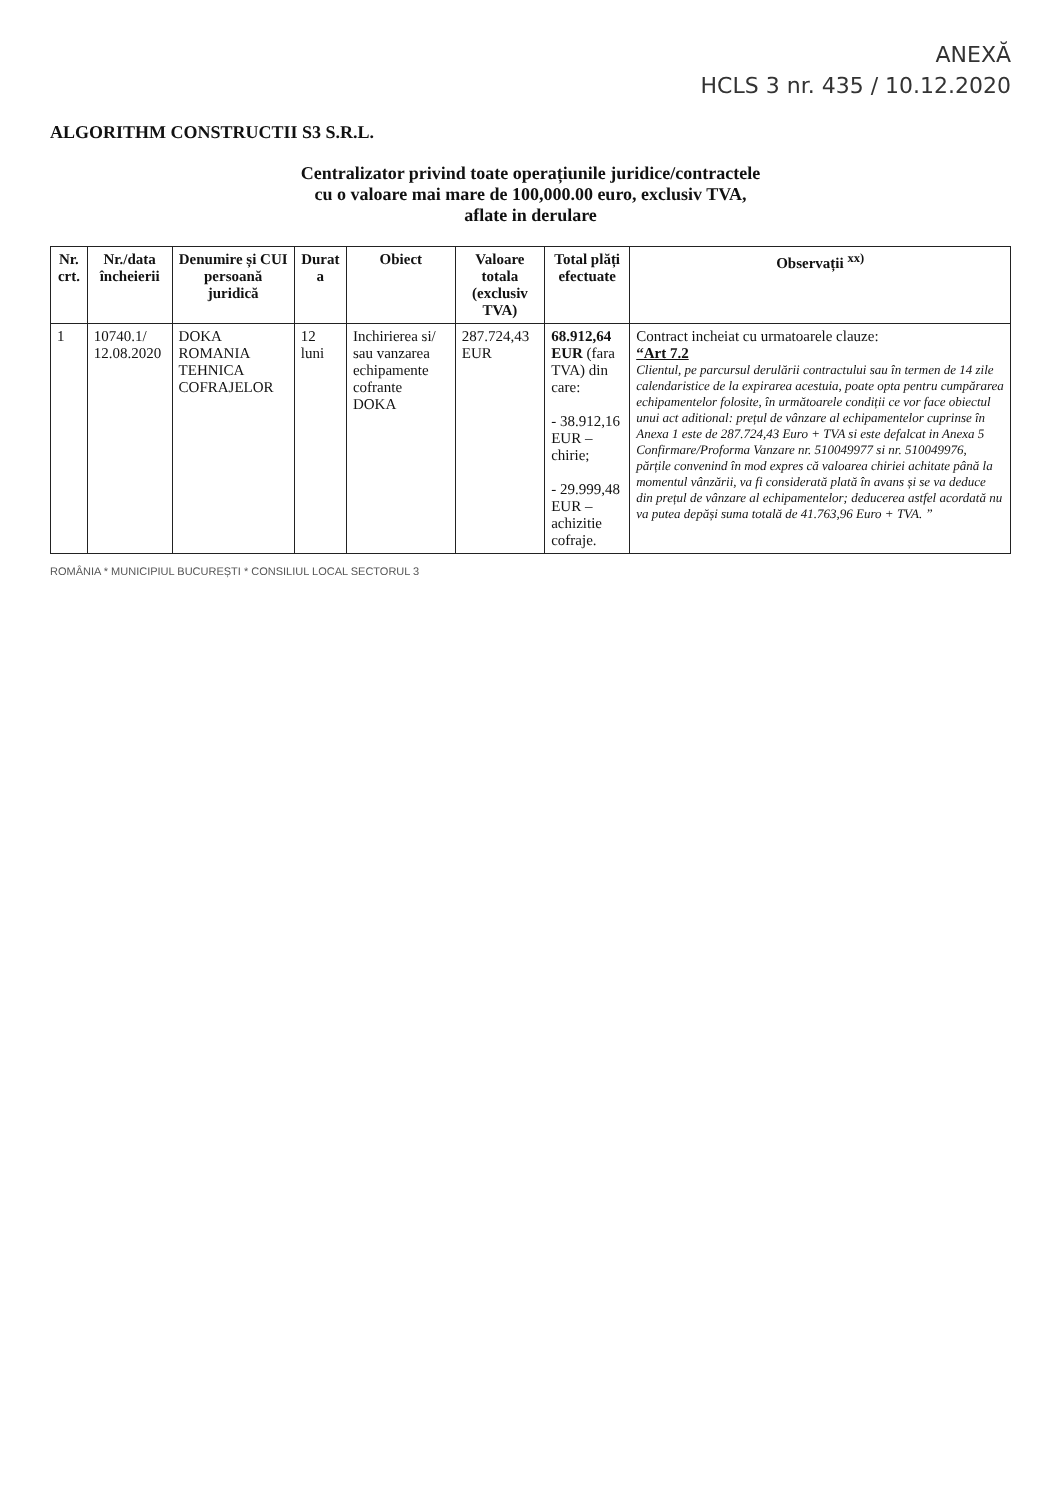ANEXĂ
HCLS 3 nr. 435 / 10.12.2020
ALGORITHM CONSTRUCTII S3 S.R.L.
Centralizator privind toate operațiunile juridice/contractele
cu o valoare mai mare de 100,000.00 euro, exclusiv TVA,
aflate in derulare
| Nr. crt. | Nr./data încheierii | Denumire și CUI persoană juridică | Durat a | Obiect | Valoare totala (exclusiv TVA) | Total plăți efectuate | Observații <sup>xx)</sup> |
| --- | --- | --- | --- | --- | --- | --- | --- |
| 1 | 10740.1/ 12.08.2020 | DOKA ROMANIA TEHNICA COFRAJELOR | 12 luni | Inchirierea si/ sau vanzarea echipamente cofrante DOKA | 287.724,43 EUR | 68.912,64 EUR (fara TVA) din care: - 38.912,16 EUR – chirie; - 29.999,48 EUR – achizitie cofraje. | Contract incheiat cu urmatoarele clauze: “Art 7.2 Clientul, pe parcursul derulării contractului sau în termen de 14 zile calendaristice de la expirarea acestuia, poate opta pentru cumpărarea echipamentelor folosite, în următoarele condiții ce vor face obiectul unui act aditional: prețul de vânzare al echipamentelor cuprinse în Anexa 1 este de 287.724,43 Euro + TVA si este defalcat in Anexa 5 Confirmare/Proforma Vanzare nr. 510049977 si nr. 510049976, părțile convenind în mod expres că valoarea chiriei achitate până la momentul vânzării, va fi considerată plată în avans și se va deduce din prețul de vânzare al echipamentelor; deducerea astfel acordată nu va putea depăși suma totală de 41.763,96 Euro + TVA. ” |
ROMÂNIA * MUNICIPIUL BUCUREȘTI * CONSILIUL LOCAL SECTORUL 3